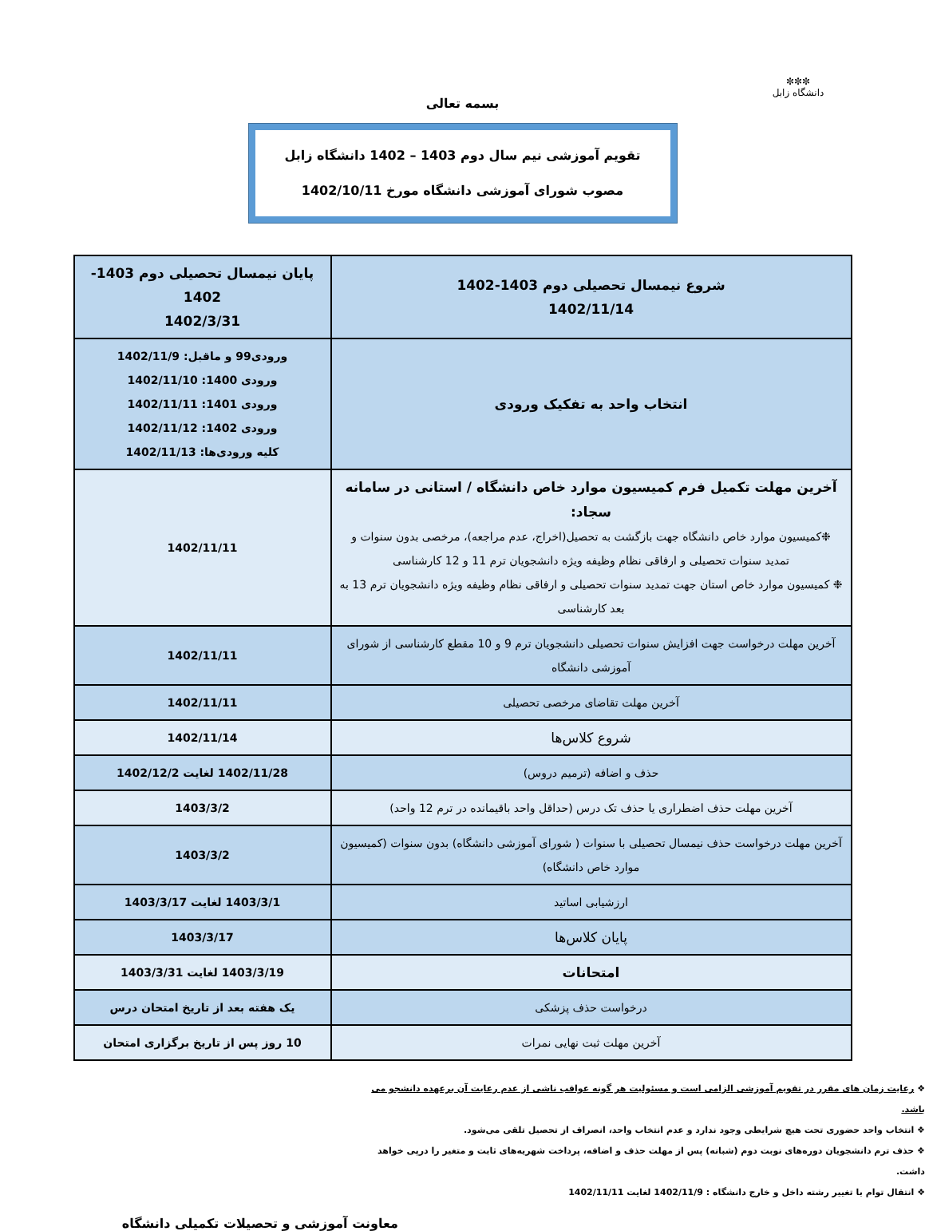✼✼✼
دانشگاه زابل
بسمه تعالی
تقویم آموزشی نیم سال دوم 1403 – 1402 دانشگاه زابل
مصوب شورای آموزشی دانشگاه مورخ 1402/10/11
| شروع نیمسال تحصیلی دوم 1403-1402 1402/11/14 | پایان نیمسال تحصیلی دوم 1403-1402 1402/3/31 |
| انتخاب واحد به تفکیک ورودی | ورودی99 و ماقبل: 1402/11/9 ورودی 1400: 1402/11/10 ورودی 1401: 1402/11/11 ورودی 1402: 1402/11/12 کلیه ورودی‌ها: 1402/11/13 |
| آخرین مهلت تکمیل فرم کمیسیون موارد خاص دانشگاه / استانی در سامانه سجاد: ❉کمیسیون موارد خاص دانشگاه جهت بازگشت به تحصیل(اخراج، عدم مراجعه)، مرخصی بدون سنوات و تمدید سنوات تحصیلی و ارفاقی نظام وظیفه ویژه دانشجویان ترم 11 و 12 کارشناسی ❉ کمیسیون موارد خاص استان جهت تمدید سنوات تحصیلی و ارفاقی نظام وظیفه ویژه دانشجویان ترم 13 به بعد کارشناسی | 1402/11/11 |
| آخرین مهلت درخواست جهت افزایش سنوات تحصیلی دانشجویان ترم 9 و 10 مقطع کارشناسی از شورای آموزشی دانشگاه | 1402/11/11 |
| آخرین مهلت تقاضای مرخصی تحصیلی | 1402/11/11 |
| شروع کلاس‌ها | 1402/11/14 |
| حذف و اضافه (ترمیم دروس) | 1402/11/28 لغایت 1402/12/2 |
| آخرین مهلت حذف اضطراری یا حذف تک درس (حداقل واحد باقیمانده در ترم 12 واحد) | 1403/3/2 |
| آخرین مهلت درخواست حذف نیمسال تحصیلی با سنوات ( شورای آموزشی دانشگاه) بدون سنوات (کمیسیون موارد خاص دانشگاه) | 1403/3/2 |
| ارزشیابی اساتید | 1403/3/1 لغایت 1403/3/17 |
| پایان کلاس‌ها | 1403/3/17 |
| امتحانات | 1403/3/19 لغایت 1403/3/31 |
| درخواست حذف پزشکی | یک هفته بعد از تاریخ امتحان درس |
| آخرین مهلت ثبت نهایی نمرات | 10 روز پس از تاریخ برگزاری امتحان |
❖ رعایت زمان های مقرر در تقویم آموزشی الزامی است و مسئولیت هر گونه عواقب ناشی از عدم رعایت آن برعهده دانشجو می باشد.
❖ انتخاب واحد حضوری تحت هیچ شرایطی وجود ندارد و عدم انتخاب واحد، انصراف از تحصیل تلقی می‌شود.
❖ حذف ترم دانشجویان دوره‌های نوبت دوم (شبانه) پس از مهلت حذف و اضافه، پرداخت شهریه‌های ثابت و متغیر را درپی خواهد داشت.
❖ انتقال توام با تغییر رشته داخل و خارج دانشگاه : 1402/11/9 لغایت 1402/11/11
معاونت آموزشی و تحصیلات تکمیلی دانشگاه